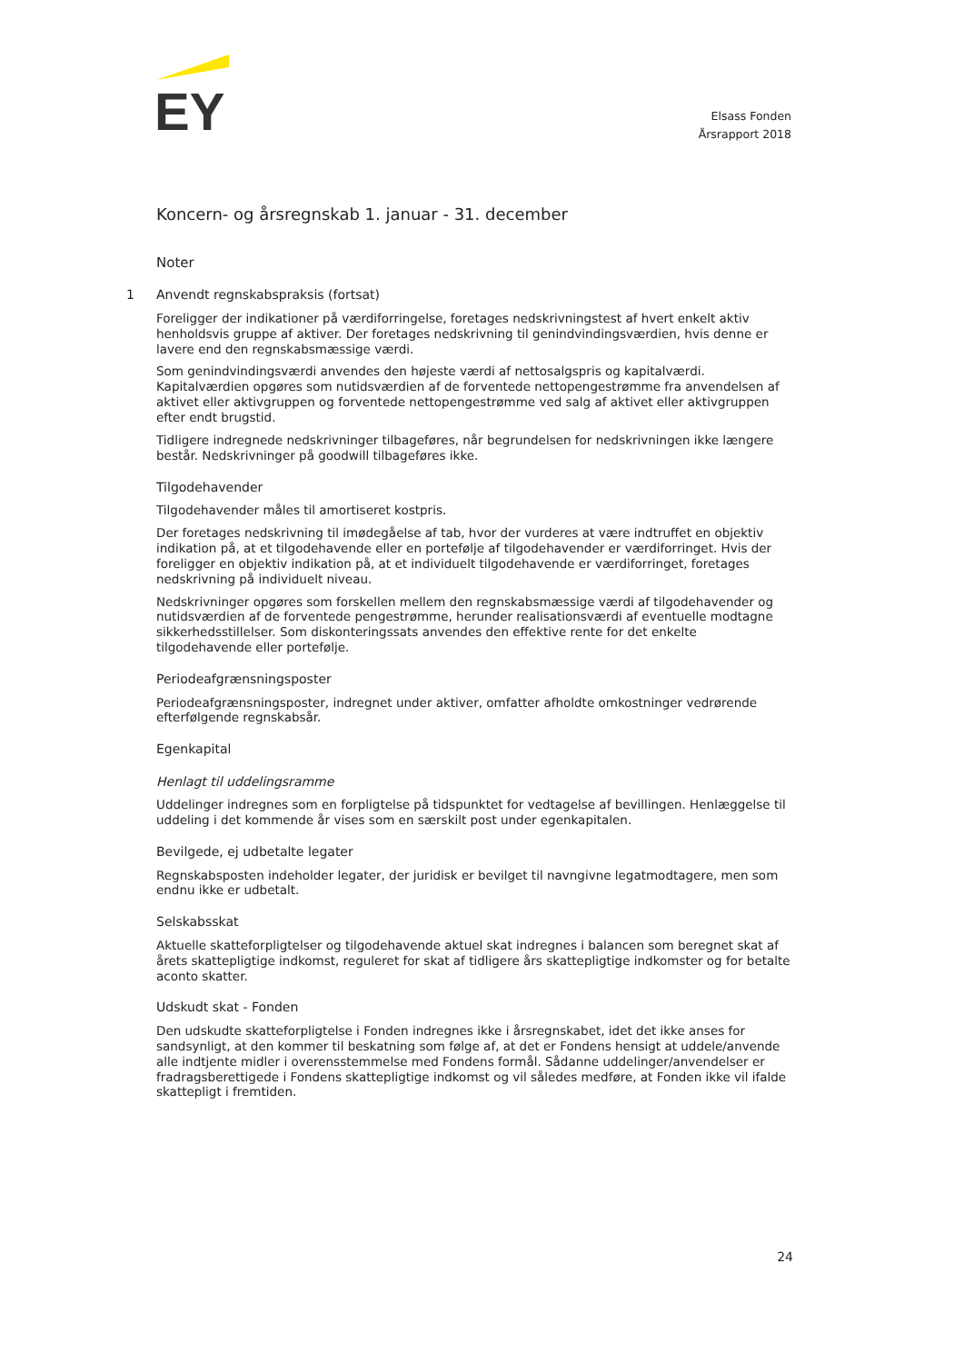EY
Elsass Fonden
Årsrapport 2018
Koncern- og årsregnskab 1. januar - 31. december
Noter
1 Anvendt regnskabspraksis (fortsat)
Foreligger der indikationer på værdiforringelse, foretages nedskrivningstest af hvert enkelt aktiv henholdsvis gruppe af aktiver. Der foretages nedskrivning til genindvindingsværdien, hvis denne er lavere end den regnskabsmæssige værdi.
Som genindvindingsværdi anvendes den højeste værdi af nettosalgspris og kapitalværdi. Kapitalværdien opgøres som nutidsværdien af de forventede nettopengestrømme fra anvendelsen af aktivet eller aktivgruppen og forventede nettopengestrømme ved salg af aktivet eller aktivgruppen efter endt brugstid.
Tidligere indregnede nedskrivninger tilbageføres, når begrundelsen for nedskrivningen ikke længere består. Nedskrivninger på goodwill tilbageføres ikke.
Tilgodehavender
Tilgodehavender måles til amortiseret kostpris.
Der foretages nedskrivning til imødegåelse af tab, hvor der vurderes at være indtruffet en objektiv indikation på, at et tilgodehavende eller en portefølje af tilgodehavender er værdiforringet. Hvis der foreligger en objektiv indikation på, at et individuelt tilgodehavende er værdiforringet, foretages nedskrivning på individuelt niveau.
Nedskrivninger opgøres som forskellen mellem den regnskabsmæssige værdi af tilgodehavender og nutidsværdien af de forventede pengestrømme, herunder realisationsværdi af eventuelle modtagne sikkerhedsstillelser. Som diskonteringssats anvendes den effektive rente for det enkelte tilgodehavende eller portefølje.
Periodeafgrænsningsposter
Periodeafgrænsningsposter, indregnet under aktiver, omfatter afholdte omkostninger vedrørende efterfølgende regnskabsår.
Egenkapital
Henlagt til uddelingsramme
Uddelinger indregnes som en forpligtelse på tidspunktet for vedtagelse af bevillingen. Henlæggelse til uddeling i det kommende år vises som en særskilt post under egenkapitalen.
Bevilgede, ej udbetalte legater
Regnskabsposten indeholder legater, der juridisk er bevilget til navngivne legatmodtagere, men som endnu ikke er udbetalt.
Selskabsskat
Aktuelle skatteforpligtelser og tilgodehavende aktuel skat indregnes i balancen som beregnet skat af årets skattepligtige indkomst, reguleret for skat af tidligere års skattepligtige indkomster og for betalte aconto skatter.
Udskudt skat - Fonden
Den udskudte skatteforpligtelse i Fonden indregnes ikke i årsregnskabet, idet det ikke anses for sandsynligt, at den kommer til beskatning som følge af, at det er Fondens hensigt at uddele/anvende alle indtjente midler i overensstemmelse med Fondens formål. Sådanne uddelinger/anvendelser er fradragsberettigede i Fondens skattepligtige indkomst og vil således medføre, at Fonden ikke vil ifalde skattepligt i fremtiden.
24